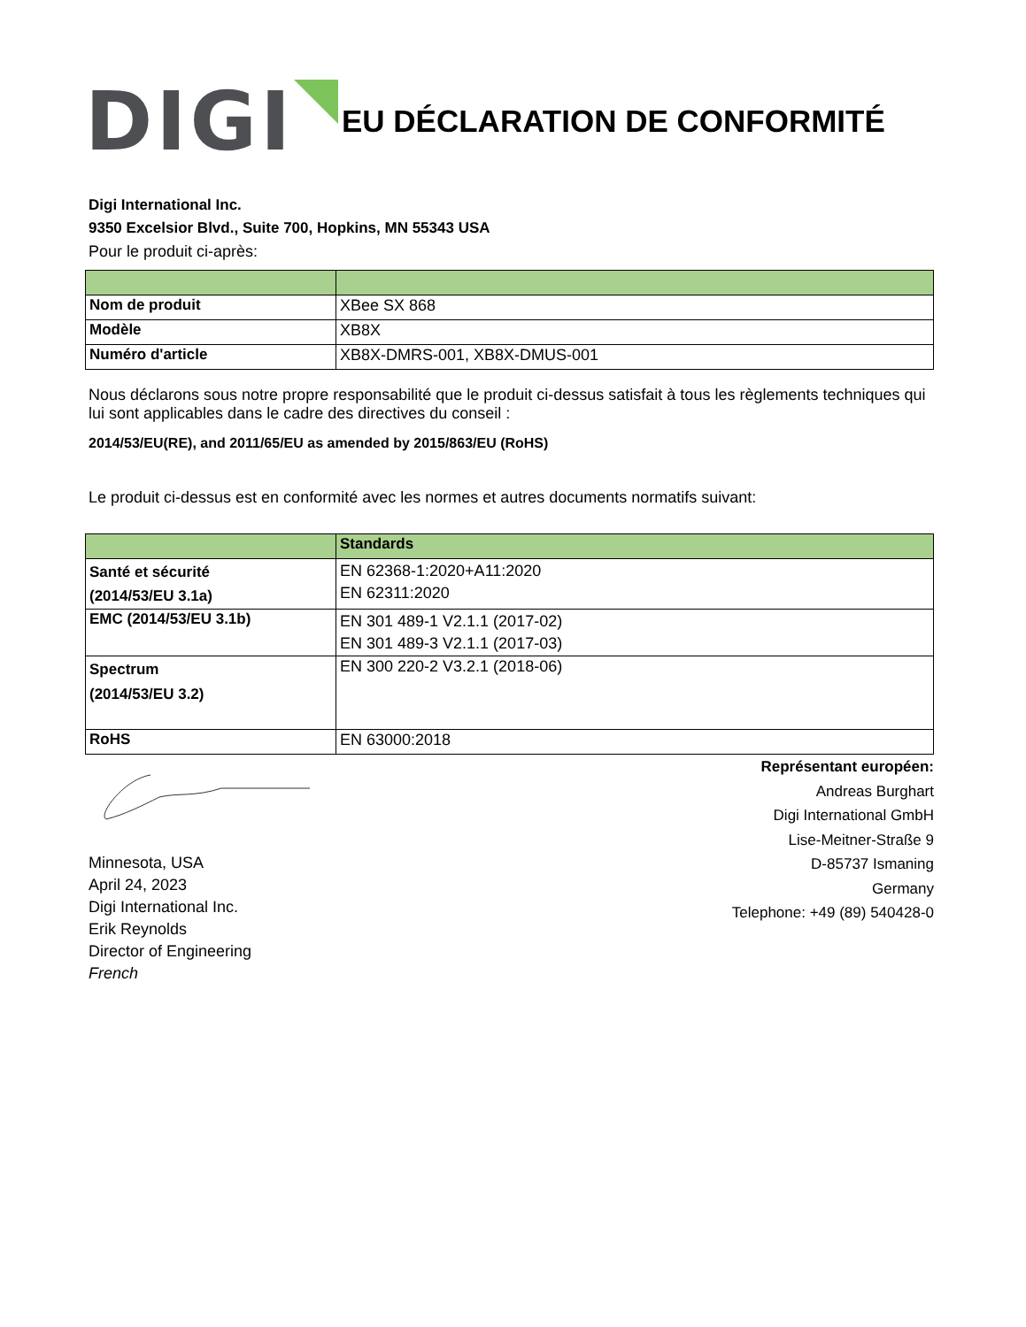DIGI
EU DÉCLARATION DE CONFORMITÉ
Digi International Inc.
9350 Excelsior Blvd., Suite 700, Hopkins, MN 55343 USA
Pour le produit ci-après:
| Nom de produit | XBee SX 868 |
| Modèle | XB8X |
| Numéro d'article | XB8X-DMRS-001, XB8X-DMUS-001 |
Nous déclarons sous notre propre responsabilité que le produit ci-dessus satisfait à tous les règlements techniques qui lui sont applicables dans le cadre des directives du conseil :
2014/53/EU(RE), and 2011/65/EU as amended by 2015/863/EU (RoHS)
Le produit ci-dessus est en conformité avec les normes et autres documents normatifs suivant:
| | Standards |
| Santé et sécurité (2014/53/EU 3.1a) | EN 62368-1:2020+A11:2020 EN 62311:2020 |
| EMC (2014/53/EU 3.1b) | EN 301 489-1 V2.1.1 (2017-02) EN 301 489-3 V2.1.1 (2017-03) |
| Spectrum (2014/53/EU 3.2) | EN 300 220-2 V3.2.1 (2018-06) |
| RoHS | EN 63000:2018 |
Minnesota, USA
April 24, 2023
Digi International Inc.
Erik Reynolds
Director of Engineering
French
Représentant européen:
Andreas Burghart
Digi International GmbH
Lise-Meitner-Straße 9
D-85737 Ismaning
Germany
Telephone: +49 (89) 540428-0